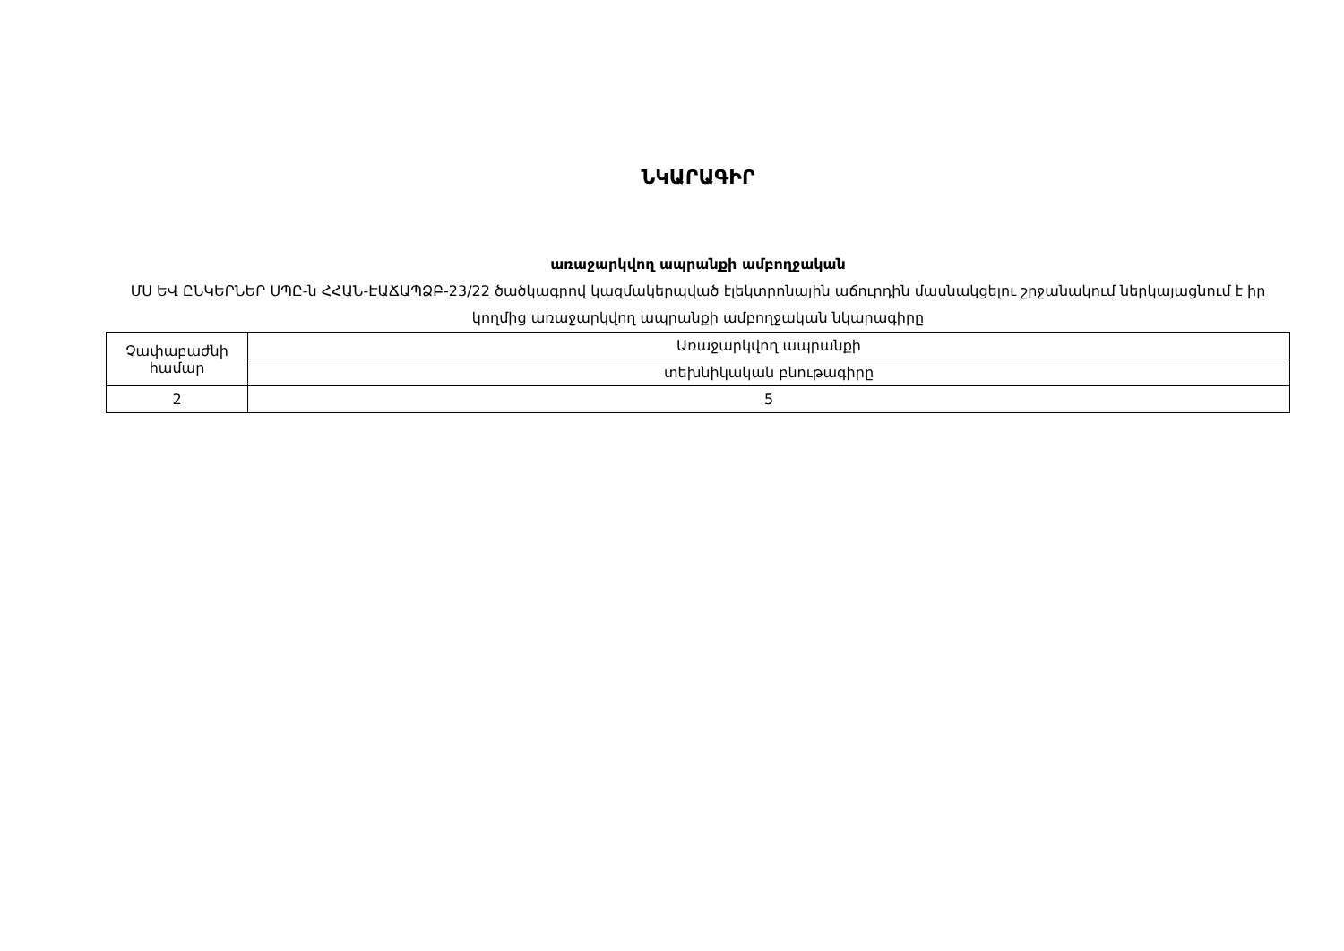ՆԿԱՐԱԳԻՐ
առաջարկվող ապրանքի ամբողջական
ՄՍ ԵՎ ԸՆԿԵՐՆԵՐ ՍՊԸ-ն ՀՀԱՆ-ԷԱՃԱՊՁԲ-23/22 ծածկագրով կազմակերպված էլեկտրոնային աճուրդին մասնակցելու շրջանակում ներկայացնում է իր կողմից առաջարկվող ապրանքի ամբողջական նկարագիրը
| Չափաբաժնի համար | Առաջարկվող ապրանքի |
| | տեխնիկական բնութագիրը |
| 2 | 5 |